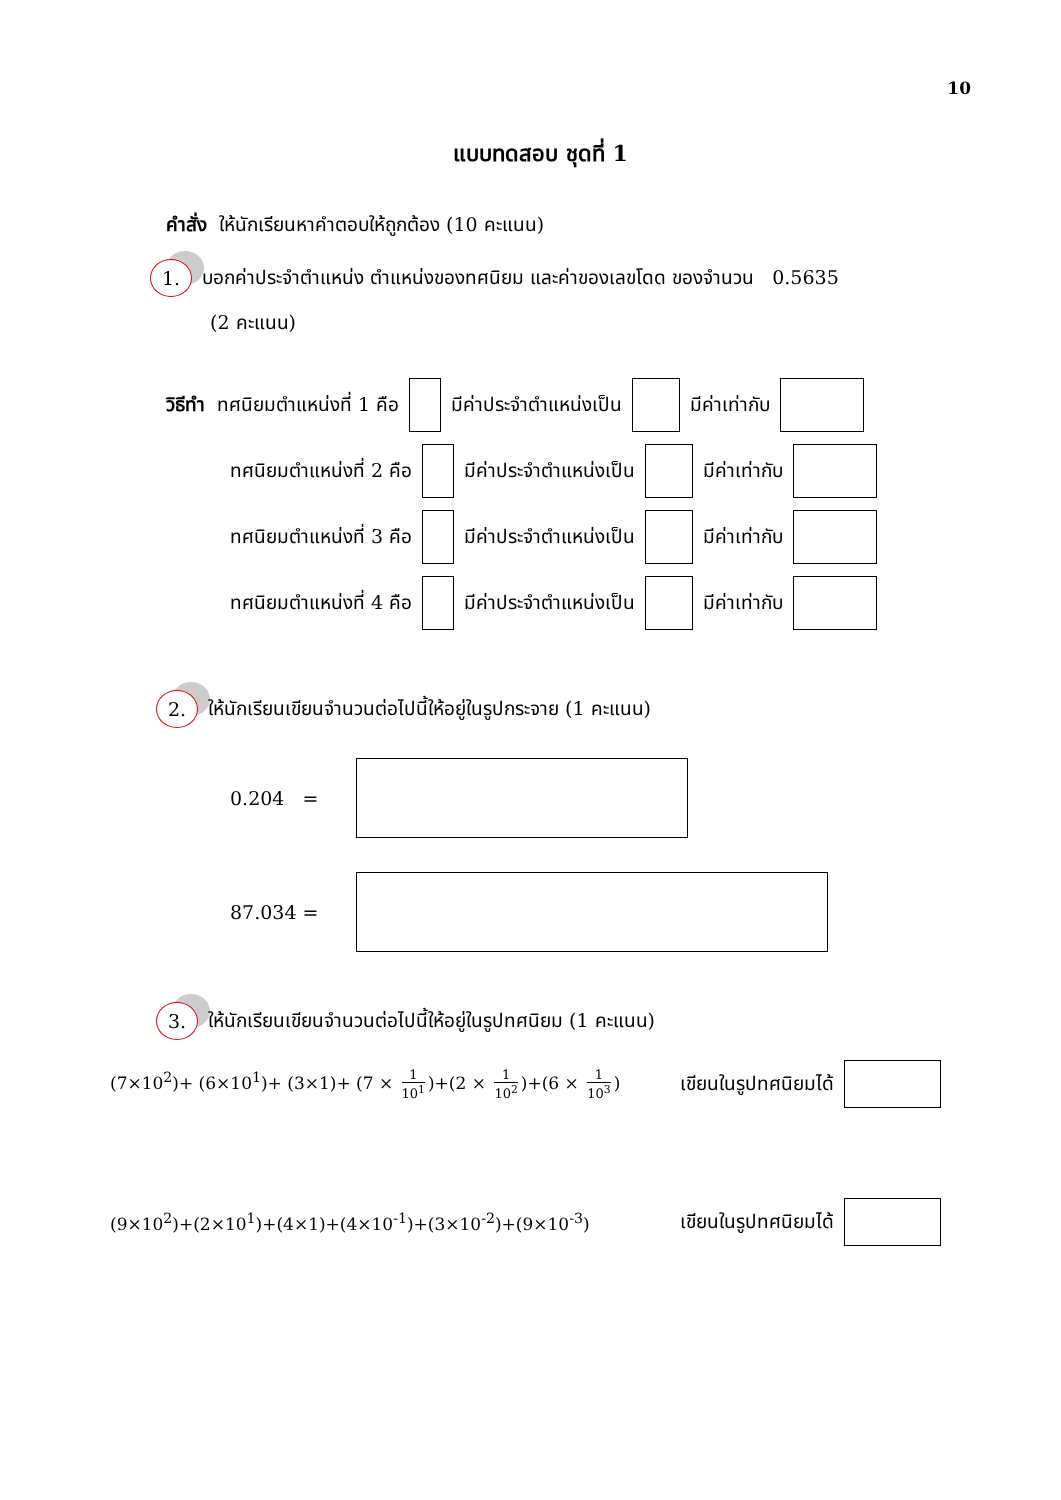10
แบบทดสอบ ชุดที่ 1
คำสั่ง ให้นักเรียนหาคำตอบให้ถูกต้อง (10 คะแนน)
1. บอกค่าประจำตำแหน่ง ตำแหน่งของทศนิยม และค่าของเลขโดด ของจำนวน 0.5635
(2 คะแนน)
วิธีทำ ทศนิยมตำแหน่งที่ 1 คือ มีค่าประจำตำแหน่งเป็น มีค่าเท่ากับ
ทศนิยมตำแหน่งที่ 2 คือ มีค่าประจำตำแหน่งเป็น มีค่าเท่ากับ
ทศนิยมตำแหน่งที่ 3 คือ มีค่าประจำตำแหน่งเป็น มีค่าเท่ากับ
ทศนิยมตำแหน่งที่ 4 คือ มีค่าประจำตำแหน่งเป็น มีค่าเท่ากับ
2. ให้นักเรียนเขียนจำนวนต่อไปนี้ให้อยู่ในรูปกระจาย (1 คะแนน)
0.204 =
87.034 =
3. ให้นักเรียนเขียนจำนวนต่อไปนี้ให้อยู่ในรูปทศนิยม (1 คะแนน)
(7×10<sup>2</sup>)+ (6×10<sup>1</sup>)+ (3×1)+ (7 × 1 10<sup>1</sup>)+(2 × 1 10<sup>2</sup>)+(6 × 1 10<sup>3</sup>) เขียนในรูปทศนิยมได้
(9×10<sup>2</sup>)+(2×10<sup>1</sup>)+(4×1)+(4×10<sup>-1</sup>)+(3×10<sup>-2</sup>)+(9×10<sup>-3</sup>) เขียนในรูปทศนิยมได้